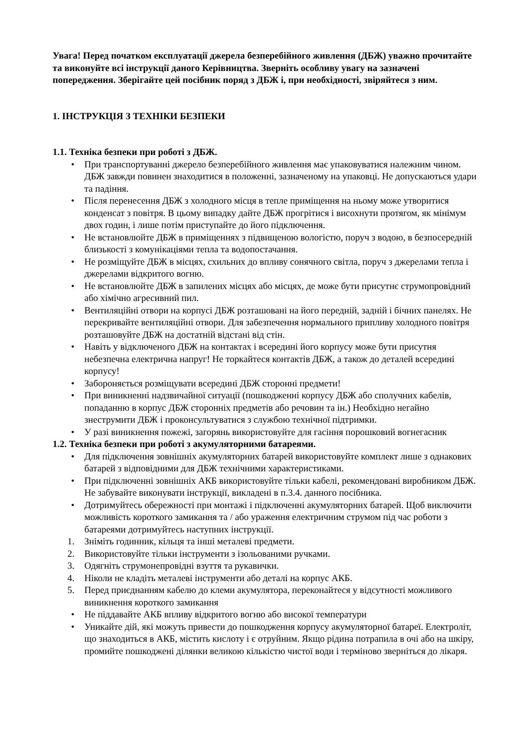Увага! Перед початком експлуатації джерела безперебійного живлення (ДБЖ) уважно прочитайте та виконуйте всі інструкції даного Керівництва. Зверніть особливу увагу на зазначені попередження. Зберігайте цей посібник поряд з ДБЖ і, при необхідності, звіряйтеся з ним.
1. ІНСТРУКЦІЯ З ТЕХНІКИ БЕЗПЕКИ
1.1. Техніка безпеки при роботі з ДБЖ.
• При транспортуванні джерело безперебійного живлення має упаковуватися належним чином. ДБЖ завжди повинен знаходитися в положенні, зазначеному на упаковці. Не допускаються удари та падіння.
• Після перенесення ДБЖ з холодного місця в тепле приміщення на ньому може утворитися конденсат з повітря. В цьому випадку дайте ДБЖ прогрітися і висохнути протягом, як мінімум двох годин, і лише потім приступайте до його підключення.
• Не встановлюйте ДБЖ в приміщеннях з підвищеною вологістю, поруч з водою, в безпосередній близькості з комунікаціями тепла та водопостачання.
• Не розміщуйте ДБЖ в місцях, схильних до впливу сонячного світла, поруч з джерелами тепла і джерелами відкритого вогню.
• Не встановлюйте ДБЖ в запилених місцях або місцях, де може бути присутнє струмопровідний або хімічно агресивний пил.
• Вентиляційні отвори на корпусі ДБЖ розташовані на його передній, задній і бічних панелях. Не перекривайте вентиляційні отвори. Для забезпечення нормального припливу холодного повітря розташовуйте ДБЖ на достатній відстані від стін.
• Навіть у відключеного ДБЖ на контактах і всередині його корпусу може бути присутня небезпечна електрична напруг! Не торкайтеся контактів ДБЖ, а також до деталей всередині корпусу!
• Забороняється розміщувати всередині ДБЖ сторонні предмети!
• При виникненні надзвичайної ситуації (пошкодженні корпусу ДБЖ або сполучних кабелів, попаданню в корпус ДБЖ сторонніх предметів або речовин та ін.) Необхідно негайно знеструмити ДБЖ і проконсультуватися з службою технічної підтримки.
• У разі виникнення пожежі, загорянь використовуйте для гасіння порошковий вогнегасник
1.2. Техніка безпеки при роботі з акумуляторними батареями.
• Для підключення зовнішніх акумуляторних батарей використовуйте комплект лише з однакових батарей з відповідними для ДБЖ технічними характеристиками.
• При підключенні зовнішніх АКБ використовуйте тільки кабелі, рекомендовані виробником ДБЖ. Не забувайте виконувати інструкції, викладені в п.3.4. данного посібника.
• Дотримуйтесь обережності при монтажі і підключенні акумуляторних батарей. Щоб виключити можливість короткого замикання та / або ураження електричним струмом під час роботи з батареями дотримуйтесь наступних інструкції.
1. Зніміть годинник, кільця та інші металеві предмети.
2. Використовуйте тільки інструменти з ізольованими ручками.
3. Одягніть струмонепровідні взуття та рукавички.
4. Ніколи не кладіть металеві інструменти або деталі на корпус АКБ.
5. Перед приєднанням кабелю до клеми акумулятора, переконайтеся у відсутності можливого виникнення короткого замикання
• Не піддавайте АКБ впливу відкритого вогню або високої температури
• Уникайте дій, які можуть привести до пошкодження корпусу акумуляторної батареї. Електроліт, що знаходиться в АКБ, містить кислоту і є отруйним. Якщо рідина потрапила в очі або на шкіру, промийте пошкоджені ділянки великою кількістю чистої води і терміново зверніться до лікаря.